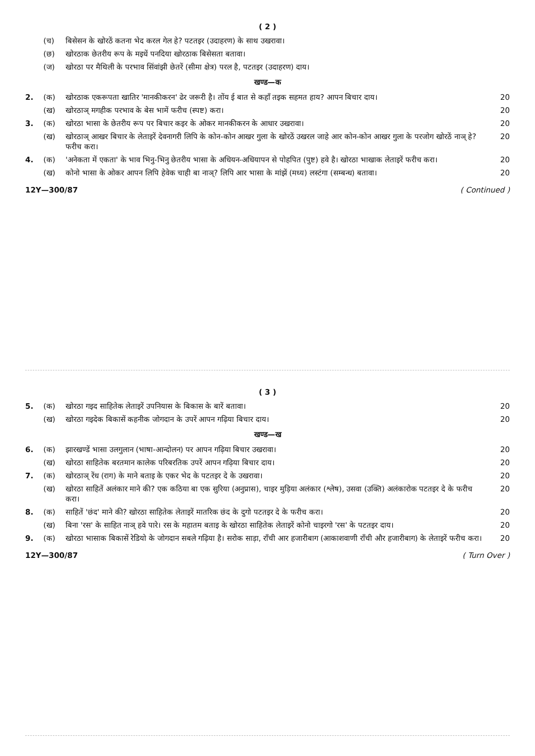( 2 )
(च) बिसेसन के खोरठें कतना भेद करल गेल हे? पटतइर (उदाहरण) के साथ उखरावा।
(छ) खोरठाक छेतरीय रूप के मइधें पनदिया खोरठाक बिसेसता बतावा।
(ज) खोरठा पर मैथिली के परभाव सिंवांझी छेतरें (सीमा क्षेत्र) परल है, पटतइर (उदाहरण) दाय।
खण्ड—क
2. (क) खोरठाक एकरूपता खातिर 'मानकीकरन' ढेर जरूरी है। तोंय ई बात से कहाँ तइक सहमत हाय? आपन बिचार दाय। 20
(ख) खोरठाञ् मगहीक परभाव के बेस भामें फरीच (स्पष्ट) करा। 20
3. (क) खोरठा भासा के छेतरीय रूप पर बिचार कइर के ओकर मानकीकरन के आधार उखरावा। 20
(ख) खोरठाञ् आखर बिचार के लेताइरें देवनागरी लिपि के कोन-कोन आखर गुला के खोरठें उखरल जाहे आर कोन-कोन आखर गुला के परजोग खोरठें नाञ् हे? फरीच करा। 20
4. (क) 'अनेकता में एकता' के भाव भिनु-भिनु छेतरीय भासा के अधियन-अधियापन से पोहपित (पुष्ट) हवे है। खोरठा भाखाक लेताइरें फरीच करा। 20
(ख) कोनो भासा के ओकर आपन लिपि हेवेक चाही बा नाञ्? लिपि आर भासा के मांझें (मध्य) लस्टंगा (सम्बन्ध) बतावा। 20
12Y—300/87 ( Continued )
( 3 )
5. (क) खोरठा गइद साहितेक लेताइरें उपनियास के बिकास के बारें बतावा। 20
(ख) खोरठा गइदेक बिकासें कहनीक जोगदान के उपरें आपन गढ़िया बिचार दाय। 20
खण्ड—ख
6. (क) झारखण्डें भासा उलगुलान (भाषा-आन्दोलन) पर आपन गढ़िया बिचार उखरावा। 20
(ख) खोरठा साहितेक बरतमान कालेक परिबरतिक उपरें आपन गढ़िया बिचार दाय। 20
7. (क) खोरठाञ् रेंध (राग) के माने बताइ के एकर भेद के पटतइर दे के उखरावा। 20
(ख) खोरठा साहितें अलंकार माने की? एक कठिया बा एक सुरिया (अनुप्रास), चाइर मुड़िया अलंकार (श्लेष), उसवा (उक्ति) अलंकारोक पटतइर दे के फरीच करा। 20
8. (क) साहितें 'छंद' माने की? खोरठा साहितेक लेताइरें मातरिक छंद के दुगो पटतइर दे के फरीच करा। 20
(ख) बिना 'रस' के साहित नाञ् हवे पारे। रस के महातम बताइ के खोरठा साहितेक लेताइरें कोनो चाइरगो 'रस' के पटतइर दाय। 20
9. (क) खोरठा भासाक बिकासें रेडियो के जोगदान सबले गढ़िया है। सरोक साड़ा, राँची आर हजारीबाग (आकाशवाणी राँची और हजारीबाग) के लेताइरें फरीच करा। 20
12Y—300/87 ( Turn Over )